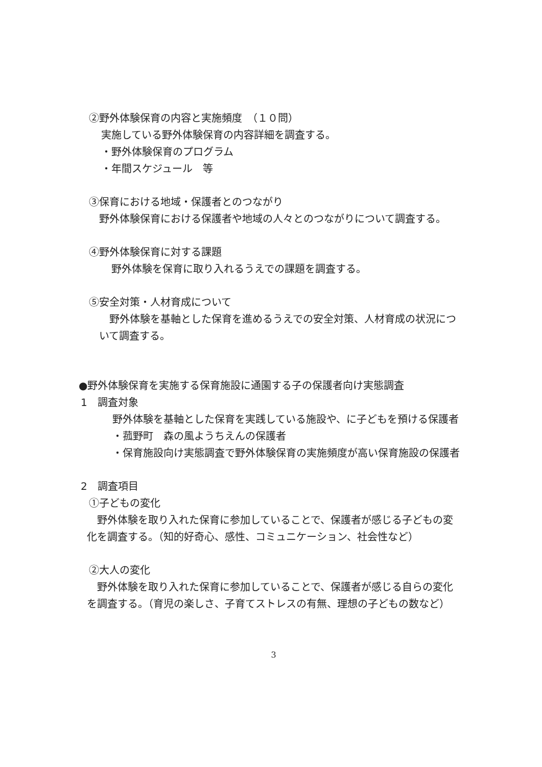②野外体験保育の内容と実施頻度　（１０問）
実施している野外体験保育の内容詳細を調査する。
・野外体験保育のプログラム
・年間スケジュール　等
③保育における地域・保護者とのつながり
　野外体験保育における保護者や地域の人々とのつながりについて調査する。
④野外体験保育に対する課題
　野外体験を保育に取り入れるうえでの課題を調査する。
⑤安全対策・人材育成について
　野外体験を基軸とした保育を進めるうえでの安全対策、人材育成の状況について調査する。
●野外体験保育を実施する保育施設に通園する子の保護者向け実態調査
1　調査対象
野外体験を基軸とした保育を実践している施設や、に子どもを預ける保護者
・菰野町　森の風ようちえんの保護者
・保育施設向け実態調査で野外体験保育の実施頻度が高い保育施設の保護者
2　調査項目
①子どもの変化
　野外体験を取り入れた保育に参加していることで、保護者が感じる子どもの変化を調査する。（知的好奇心、感性、コミュニケーション、社会性など）
②大人の変化
　野外体験を取り入れた保育に参加していることで、保護者が感じる自らの変化を調査する。（育児の楽しさ、子育てストレスの有無、理想の子どもの数など）
3